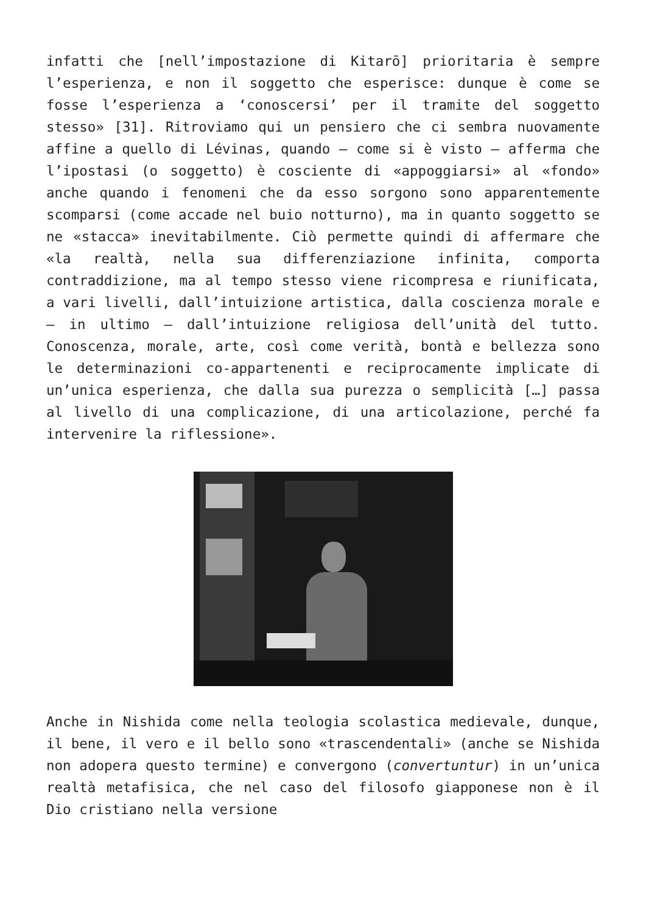infatti che [nell’impostazione di Kitarō] prioritaria è sempre l’esperienza, e non il soggetto che esperisce: dunque è come se fosse l’esperienza a ‘conoscersi’ per il tramite del soggetto stesso» [31]. Ritroviamo qui un pensiero che ci sembra nuovamente affine a quello di Lévinas, quando – come si è visto – afferma che l’ipostasi (o soggetto) è cosciente di «appoggiarsi» al «fondo» anche quando i fenomeni che da esso sorgono sono apparentemente scomparsi (come accade nel buio notturno), ma in quanto soggetto se ne «stacca» inevitabilmente. Ciò permette quindi di affermare che «la realtà, nella sua differenziazione infinita, comporta contraddizione, ma al tempo stesso viene ricompresa e riunificata, a vari livelli, dall’intuizione artistica, dalla coscienza morale e – in ultimo – dall’intuizione religiosa dell’unità del tutto. Conoscenza, morale, arte, così come verità, bontà e bellezza sono le determinazioni co-appartenenti e reciprocamente implicate di un’unica esperienza, che dalla sua purezza o semplicità […] passa al livello di una complicazione, di una articolazione, perché fa intervenire la riflessione».
Anche in Nishida come nella teologia scolastica medievale, dunque, il bene, il vero e il bello sono «trascendentali» (anche se Nishida non adopera questo termine) e convergono (convertuntur) in un’unica realtà metafisica, che nel caso del filosofo giapponese non è il Dio cristiano nella versione